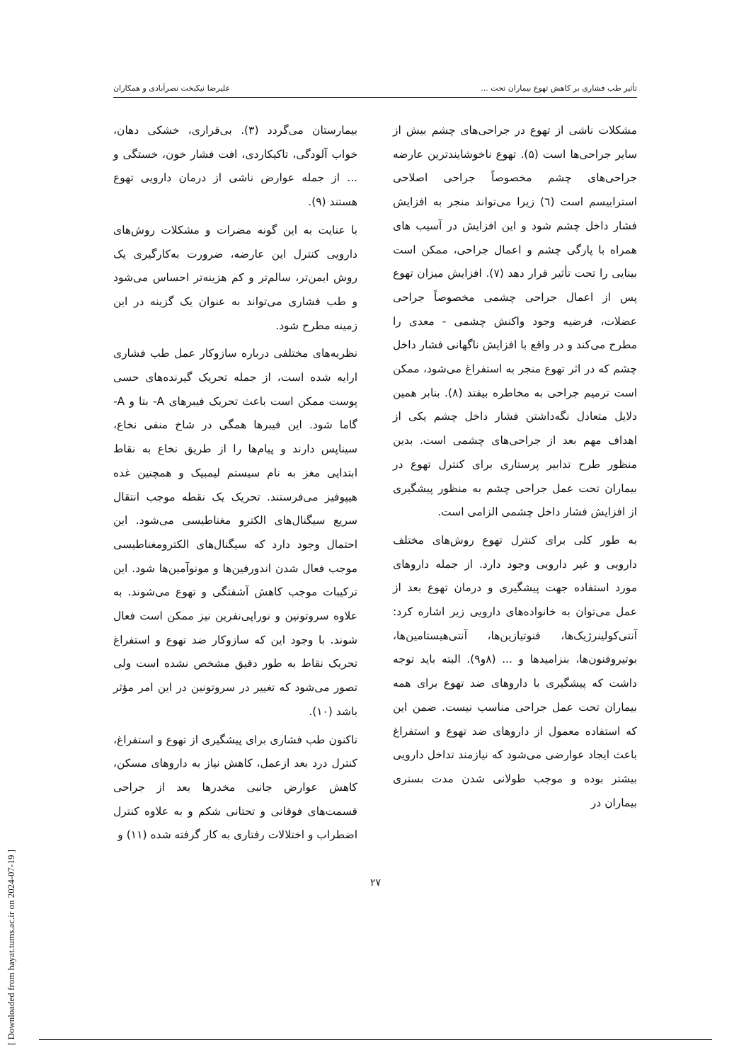تأثیر طب فشاری بر کاهش تهوع بیماران تحت ... علیرضا نیکبخت نصرآبادی و همکاران
مشکلات ناشی از تهوع در جراحی‌های چشم بیش از سایر جراحی‌ها است (۵). تهوع ناخوشایندترین عارضه جراحی‌های چشم مخصوصاً جراحی اصلاحی استرابیسم است (٦) زیرا می‌تواند منجر به افزایش فشار داخل چشم شود و این افزایش در آسیب های همراه با پارگی چشم و اعمال جراحی، ممکن است بینایی را تحت تأثیر قرار دهد (۷). افزایش میزان تهوع پس از اعمال جراحی چشمی مخصوصاً جراحی عضلات، فرضیه وجود واکنش چشمی - معدی را مطرح می‌کند و در واقع با افزایش ناگهانی فشار داخل چشم که در اثر تهوع منجر به استفراغ می‌شود، ممکن است ترمیم جراحی به مخاطره بیفتد (۸). بنابر همین دلایل متعادل نگه‌داشتن فشار داخل چشم یکی از اهداف مهم بعد از جراحی‌های چشمی است. بدین منظور طرح تدابیر پرستاری برای کنترل تهوع در بیماران تحت عمل جراحی چشم به منظور پیشگیری از افزایش فشار داخل چشمی الزامی است.
به طور کلی برای کنترل تهوع روش‌های مختلف دارویی و غیر دارویی وجود دارد. از جمله داروهای مورد استفاده جهت پیشگیری و درمان تهوع بعد از عمل می‌توان به خانواده‌های دارویی زیر اشاره کرد: آنتی‌کولینرژیک‌ها، فنوتیازین‌ها، آنتی‌هیستامین‌ها، بوتیروفنون‌ها، بنزامیدها و ... (۸و۹). البته باید توجه داشت که پیشگیری با داروهای ضد تهوع برای همه بیماران تحت عمل جراحی مناسب نیست. ضمن این که استفاده معمول از داروهای ضد تهوع و استفراغ باعث ایجاد عوارضی می‌شود که نیازمند تداخل دارویی بیشتر بوده و موجب طولانی شدن مدت بستری بیماران در
بیمارستان می‌گردد (۳). بی‌قراری، خشکی دهان، خواب آلودگی، تاکیکاردی، افت فشار خون، خستگی و ... از جمله عوارض ناشی از درمان دارویی تهوع هستند (۹).
با عنایت به این گونه مضرات و مشکلات روش‌های دارویی کنترل این عارضه، ضرورت به‌کارگیری یک روش ایمن‌تر، سالم‌تر و کم هزینه‌تر احساس می‌شود و طب فشاری می‌تواند به عنوان یک گزینه در این زمینه مطرح شود.
نظریه‌های مختلفی درباره سازوکار عمل طب فشاری ارایه شده است، از جمله تحریک گیرنده‌های حسی پوست ممکن است باعث تحریک فیبرهای A- بتا و A- گاما شود. این فیبرها همگی در شاخ منفی نخاع، سیناپس دارند و پیام‌ها را از طریق نخاع به نقاط ابتدایی مغز به نام سیستم لیمبیک و همچنین غده هیپوفیز می‌فرستند. تحریک یک نقطه موجب انتقال سریع سیگنال‌های الکترو مغناطیسی می‌شود. این احتمال وجود دارد که سیگنال‌های الکترومغناطیسی موجب فعال شدن اندورفین‌ها و مونوآمین‌ها شود. این ترکیبات موجب کاهش آشفتگی و تهوع می‌شوند. به علاوه سروتونین و نوراپی‌نفرین نیز ممکن است فعال شوند. با وجود این که سازوکار ضد تهوع و استفراغ تحریک نقاط به طور دقیق مشخص نشده است ولی تصور می‌شود که تغییر در سروتونین در این امر مؤثر باشد (۱۰).
تاکنون طب فشاری برای پیشگیری از تهوع و استفراغ، کنترل درد بعد ازعمل، کاهش نیاز به داروهای مسکن، کاهش عوارض جانبی مخدرها بعد از جراحی قسمت‌های فوقانی و تحتانی شکم و به علاوه کنترل اضطراب و اختلالات رفتاری به کار گرفته شده (۱۱) و
۲۷
[ Downloaded from hayat.tums.ac.ir on 2024-07-19 ]